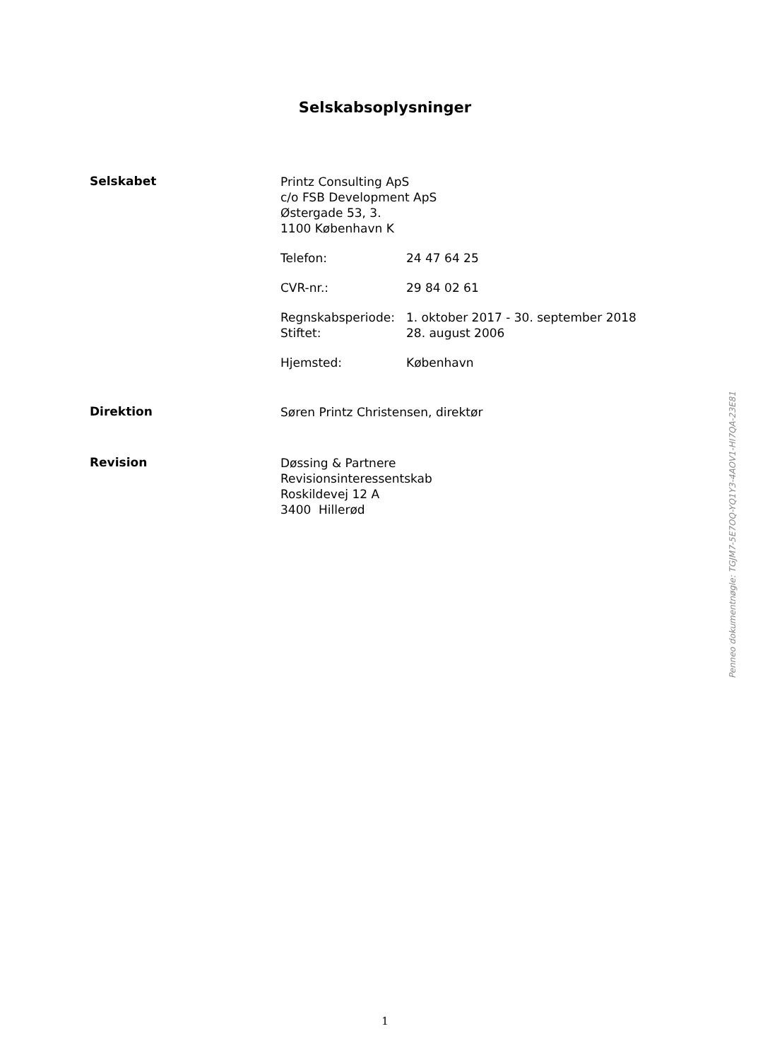Selskabsoplysninger
Selskabet
Printz Consulting ApS
c/o FSB Development ApS
Østergade 53, 3.
1100 København K
Telefon: 24 47 64 25
CVR-nr.: 29 84 02 61
Regnskabsperiode: 1. oktober 2017 - 30. september 2018
Stiftet: 28. august 2006
Hjemsted: København
Direktion
Søren Printz Christensen, direktør
Revision
Døssing & Partnere
Revisionsinteressentskab
Roskildevej 12 A
3400 Hillerød
Penneo dokumentnøgle: TGJM7-5E7OQ-YQ1Y3-4AOV1-HI7QA-23E81
1